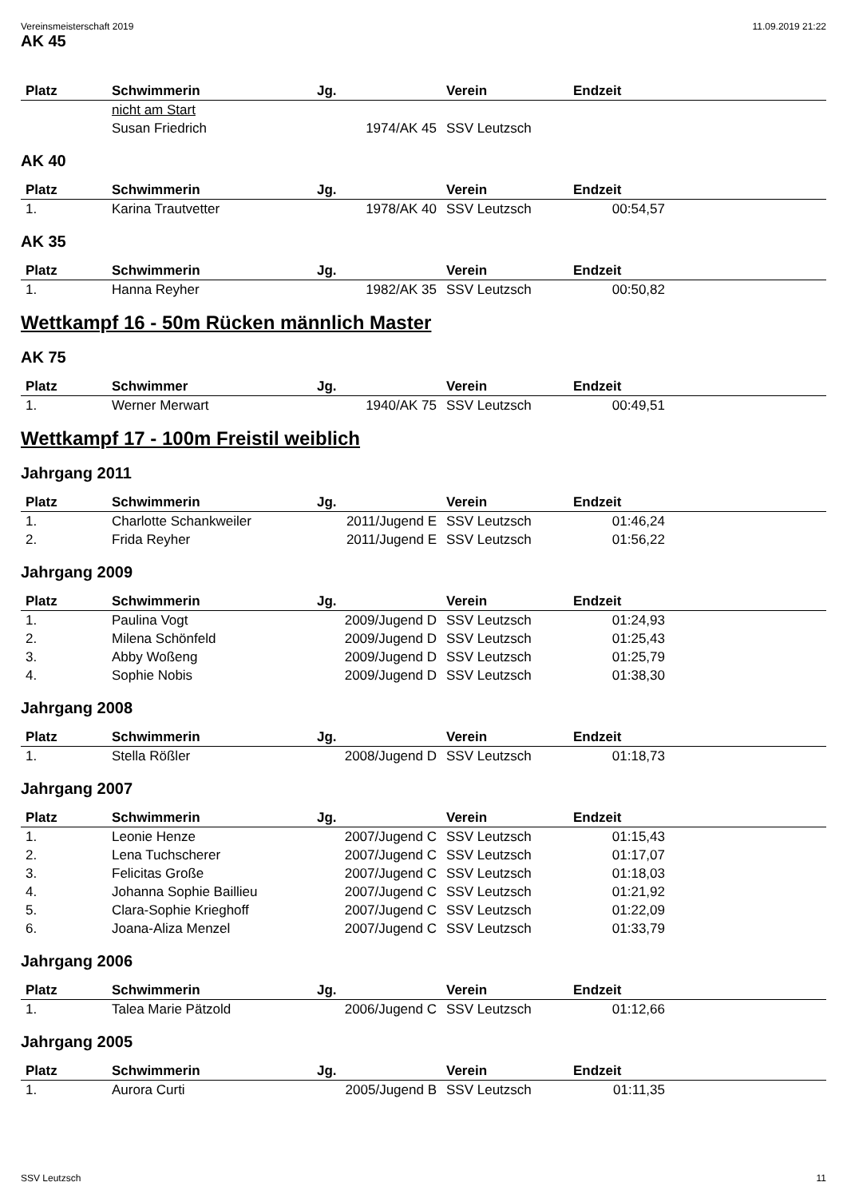Vereinsmeisterschaft 2019 11.09.2019 21:22
AK 45
| Platz | Schwimmerin | Jg. | Verein | Endzeit | |
| --- | --- | --- | --- | --- | --- |
| | nicht am Start | | | | |
| | Susan Friedrich | 1974/AK 45 | SSV Leutzsch | | |
AK 40
| Platz | Schwimmerin | Jg. | Verein | Endzeit | |
| --- | --- | --- | --- | --- | --- |
| 1. | Karina Trautvetter | 1978/AK 40 | SSV Leutzsch | 00:54,57 | |
AK 35
| Platz | Schwimmerin | Jg. | Verein | Endzeit | |
| --- | --- | --- | --- | --- | --- |
| 1. | Hanna Reyher | 1982/AK 35 | SSV Leutzsch | 00:50,82 | |
Wettkampf 16 - 50m Rücken männlich Master
AK 75
| Platz | Schwimmer | Jg. | Verein | Endzeit | |
| --- | --- | --- | --- | --- | --- |
| 1. | Werner Merwart | 1940/AK 75 | SSV Leutzsch | 00:49,51 | |
Wettkampf 17 - 100m Freistil weiblich
Jahrgang 2011
| Platz | Schwimmerin | Jg. | Verein | Endzeit | |
| --- | --- | --- | --- | --- | --- |
| 1. | Charlotte Schankweiler | 2011/Jugend E | SSV Leutzsch | 01:46,24 | |
| 2. | Frida Reyher | 2011/Jugend E | SSV Leutzsch | 01:56,22 | |
Jahrgang 2009
| Platz | Schwimmerin | Jg. | Verein | Endzeit | |
| --- | --- | --- | --- | --- | --- |
| 1. | Paulina Vogt | 2009/Jugend D | SSV Leutzsch | 01:24,93 | |
| 2. | Milena Schönfeld | 2009/Jugend D | SSV Leutzsch | 01:25,43 | |
| 3. | Abby Woßeng | 2009/Jugend D | SSV Leutzsch | 01:25,79 | |
| 4. | Sophie Nobis | 2009/Jugend D | SSV Leutzsch | 01:38,30 | |
Jahrgang 2008
| Platz | Schwimmerin | Jg. | Verein | Endzeit | |
| --- | --- | --- | --- | --- | --- |
| 1. | Stella Rößler | 2008/Jugend D | SSV Leutzsch | 01:18,73 | |
Jahrgang 2007
| Platz | Schwimmerin | Jg. | Verein | Endzeit | |
| --- | --- | --- | --- | --- | --- |
| 1. | Leonie Henze | 2007/Jugend C | SSV Leutzsch | 01:15,43 | |
| 2. | Lena Tuchscherer | 2007/Jugend C | SSV Leutzsch | 01:17,07 | |
| 3. | Felicitas Große | 2007/Jugend C | SSV Leutzsch | 01:18,03 | |
| 4. | Johanna Sophie Baillieu | 2007/Jugend C | SSV Leutzsch | 01:21,92 | |
| 5. | Clara-Sophie Krieghoff | 2007/Jugend C | SSV Leutzsch | 01:22,09 | |
| 6. | Joana-Aliza Menzel | 2007/Jugend C | SSV Leutzsch | 01:33,79 | |
Jahrgang 2006
| Platz | Schwimmerin | Jg. | Verein | Endzeit | |
| --- | --- | --- | --- | --- | --- |
| 1. | Talea Marie Pätzold | 2006/Jugend C | SSV Leutzsch | 01:12,66 | |
Jahrgang 2005
| Platz | Schwimmerin | Jg. | Verein | Endzeit | |
| --- | --- | --- | --- | --- | --- |
| 1. | Aurora Curti | 2005/Jugend B | SSV Leutzsch | 01:11,35 | |
SSV Leutzsch 11